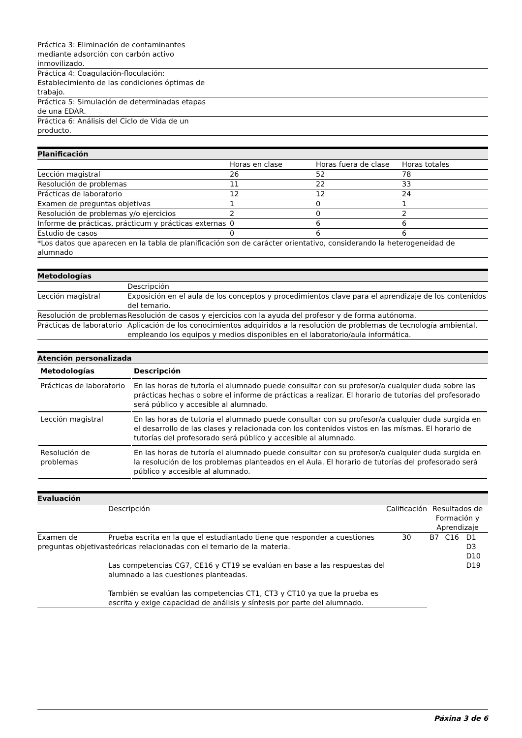| Práctica 3: Eliminación de contaminantes mediante adsorción con carbón activo inmovilizado. | |
| Práctica 4: Coagulación-floculación: Establecimiento de las condiciones óptimas de trabajo. | |
| Práctica 5: Simulación de determinadas etapas de una EDAR. | |
| Práctica 6: Análisis del Ciclo de Vida de un producto. | |
Planificación
| | Horas en clase | Horas fuera de clase | Horas totales |
| Lección magistral | 26 | 52 | 78 |
| Resolución de problemas | 11 | 22 | 33 |
| Prácticas de laboratorio | 12 | 12 | 24 |
| Examen de preguntas objetivas | 1 | 0 | 1 |
| Resolución de problemas y/o ejercicios | 2 | 0 | 2 |
| Informe de prácticas, prácticum y prácticas externas | 0 | 6 | 6 |
| Estudio de casos | 0 | 6 | 6 |
| *Los datos que aparecen en la tabla de planificación son de carácter orientativo, considerando la heterogeneidad de alumnado | | | |
Metodologías
| | Descripción |
| Lección magistral | Exposición en el aula de los conceptos y procedimientos clave para el aprendizaje de los contenidos del temario. |
| Resolución de problemas | Resolución de casos y ejercicios con la ayuda del profesor y de forma autónoma. |
| Prácticas de laboratorio | Aplicación de los conocimientos adquiridos a la resolución de problemas de tecnología ambiental, empleando los equipos y medios disponibles en el laboratorio/aula informática. |
Atención personalizada
| Metodologías | Descripción |
| --- | --- |
| Prácticas de laboratorio | En las horas de tutoría el alumnado puede consultar con su profesor/a cualquier duda sobre las prácticas hechas o sobre el informe de prácticas a realizar. El horario de tutorías del profesorado será público y accesible al alumnado. |
| Lección magistral | En las horas de tutoría el alumnado puede consultar con su profesor/a cualquier duda surgida en el desarrollo de las clases y relacionada con los contenidos vistos en las mísmas. El horario de tutorías del profesorado será público y accesible al alumnado. |
| Resolución de problemas | En las horas de tutoría el alumnado puede consultar con su profesor/a cualquier duda surgida en la resolución de los problemas planteados en el Aula. El horario de tutorías del profesorado será público y accesible al alumnado. |
Evaluación
| | Descripción | Calificación | Resultados de Formación y Aprendizaje | | |
| Examen de preguntas objetivas | Prueba escrita en la que el estudiantado tiene que responder a cuestiones teóricas relacionadas con el temario de la materia. Las competencias CG7, CE16 y CT19 se evalúan en base a las respuestas del alumnado a las cuestiones planteadas. También se evalúan las competencias CT1, CT3 y CT10 ya que la prueba es escrita y exige capacidad de análisis y síntesis por parte del alumnado. | 30 | B7 | C16 | D1 D3 D10 D19 |
Páxina 3 de 6